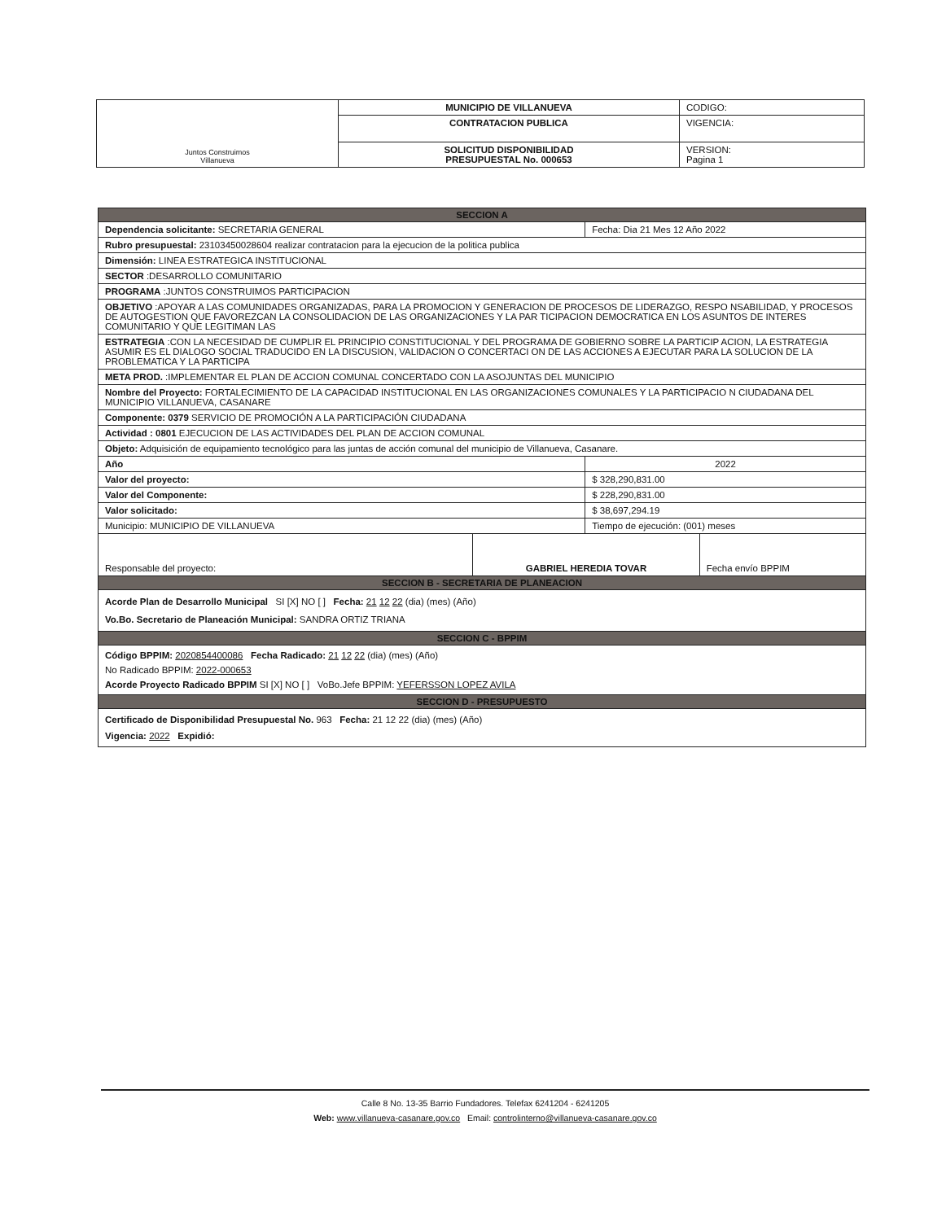| Juntos Construimos Villanueva | MUNICIPIO DE VILLANUEVA | CODIGO: |
| | CONTRATACION PUBLICA | VIGENCIA: |
| | SOLICITUD DISPONIBILIDAD PRESUPUESTAL No. 000653 | VERSION: Pagina 1 |
| SECCION A | | | |
| Dependencia solicitante: SECRETARIA GENERAL | | Fecha: Dia 21 Mes 12 Año 2022 | |
| Rubro presupuestal: 23103450028604 realizar contratacion para la ejecucion de la politica publica | | | |
| Dimensión: LINEA ESTRATEGICA INSTITUCIONAL | | | |
| SECTOR :DESARROLLO COMUNITARIO | | | |
| PROGRAMA :JUNTOS CONSTRUIMOS PARTICIPACION | | | |
| OBJETIVO :APOYAR A LAS COMUNIDADES ORGANIZADAS, PARA LA PROMOCION Y GENERACION DE PROCESOS DE LIDERAZGO, RESPO NSABILIDAD, Y PROCESOS DE AUTOGESTION QUE FAVOREZCAN LA CONSOLIDACION DE LAS ORGANIZACIONES Y LA PAR TICIPACION DEMOCRATICA EN LOS ASUNTOS DE INTERES COMUNITARIO Y QUE LEGITIMAN LAS | | | |
| ESTRATEGIA :CON LA NECESIDAD DE CUMPLIR EL PRINCIPIO CONSTITUCIONAL Y DEL PROGRAMA DE GOBIERNO SOBRE LA PARTICIP ACION, LA ESTRATEGIA ASUMIR ES EL DIALOGO SOCIAL TRADUCIDO EN LA DISCUSION, VALIDACION O CONCERTACI ON DE LAS ACCIONES A EJECUTAR PARA LA SOLUCION DE LA PROBLEMATICA Y LA PARTICIPA | | | |
| META PROD. :IMPLEMENTAR EL PLAN DE ACCION COMUNAL CONCERTADO CON LA ASOJUNTAS DEL MUNICIPIO | | | |
| Nombre del Proyecto: FORTALECIMIENTO DE LA CAPACIDAD INSTITUCIONAL EN LAS ORGANIZACIONES COMUNALES Y LA PARTICIPACIO N CIUDADANA DEL MUNICIPIO VILLANUEVA, CASANARE | | | |
| Componente: 0379 SERVICIO DE PROMOCIÓN A LA PARTICIPACIÓN CIUDADANA | | | |
| Actividad : 0801 EJECUCION DE LAS ACTIVIDADES DEL PLAN DE ACCION COMUNAL | | | |
| Objeto: Adquisición de equipamiento tecnológico para las juntas de acción comunal del municipio de Villanueva, Casanare. | | | |
| Año | | 2022 | |
| Valor del proyecto: | | $ 328,290,831.00 | |
| Valor del Componente: | | $ 228,290,831.00 | |
| Valor solicitado: | | $ 38,697,294.19 | |
| Municipio: MUNICIPIO DE VILLANUEVA | | Tiempo de ejecución: (001) meses | |
| Responsable del proyecto: | GABRIEL HEREDIA TOVAR | | Fecha envío BPPIM |
| SECCION B - SECRETARIA DE PLANEACION | | | |
| Acorde Plan de Desarrollo Municipal SI [X] NO [ ] Fecha: 21 12 22 (dia) (mes) (Año) Vo.Bo. Secretario de Planeación Municipal: SANDRA ORTIZ TRIANA | | | |
| SECCION C - BPPIM | | | |
| Código BPPIM: 2020854400086 Fecha Radicado: 21 12 22 (dia) (mes) (Año) No Radicado BPPIM: 2022-000653 Acorde Proyecto Radicado BPPIM SI [X] NO [ ] VoBo.Jefe BPPIM: YEFERSSON LOPEZ AVILA | | | |
| SECCION D - PRESUPUESTO | | | |
| Certificado de Disponibilidad Presupuestal No. 963 Fecha: 21 12 22 (dia) (mes) (Año) Vigencia: 2022 Expidió: | | | |
Calle 8 No. 13-35 Barrio Fundadores. Telefax 6241204 - 6241205
Web: www.villanueva-casanare.gov.co Email: controlinterno@villanueva-casanare.gov.co